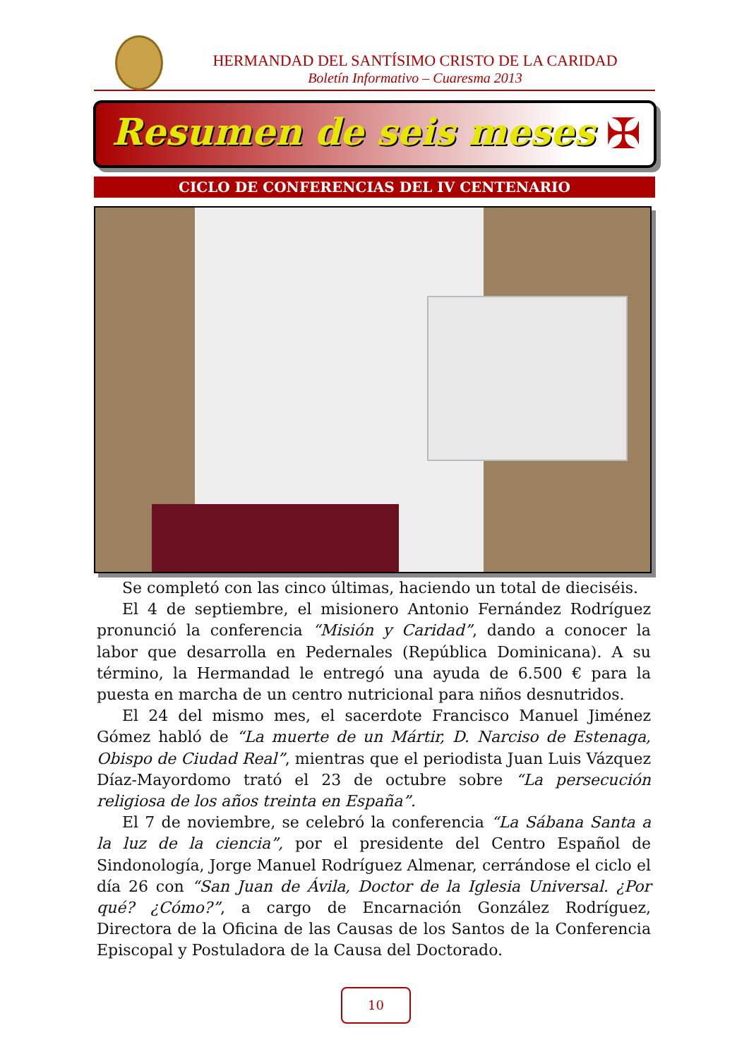HERMANDAD DEL SANTÍSIMO CRISTO DE LA CARIDAD
Boletín Informativo – Cuaresma 2013
Resumen de seis meses
✠
CICLO DE CONFERENCIAS DEL IV CENTENARIO
Se completó con las cinco últimas, haciendo un total de dieciséis.
El 4 de septiembre, el misionero Antonio Fernández Rodríguez pronunció la conferencia “Misión y Caridad”, dando a conocer la labor que desarrolla en Pedernales (República Dominicana). A su término, la Hermandad le entregó una ayuda de 6.500 € para la puesta en marcha de un centro nutricional para niños desnutridos.
El 24 del mismo mes, el sacerdote Francisco Manuel Jiménez Gómez habló de “La muerte de un Mártir, D. Narciso de Estenaga, Obispo de Ciudad Real”, mientras que el periodista Juan Luis Vázquez Díaz-Mayordomo trató el 23 de octubre sobre “La persecución religiosa de los años treinta en España”.
El 7 de noviembre, se celebró la conferencia “La Sábana Santa a la luz de la ciencia”, por el presidente del Centro Español de Sindonología, Jorge Manuel Rodríguez Almenar, cerrándose el ciclo el día 26 con “San Juan de Ávila, Doctor de la Iglesia Universal. ¿Por qué? ¿Cómo?”, a cargo de Encarnación González Rodríguez, Directora de la Oficina de las Causas de los Santos de la Conferencia Episcopal y Postuladora de la Causa del Doctorado.
10